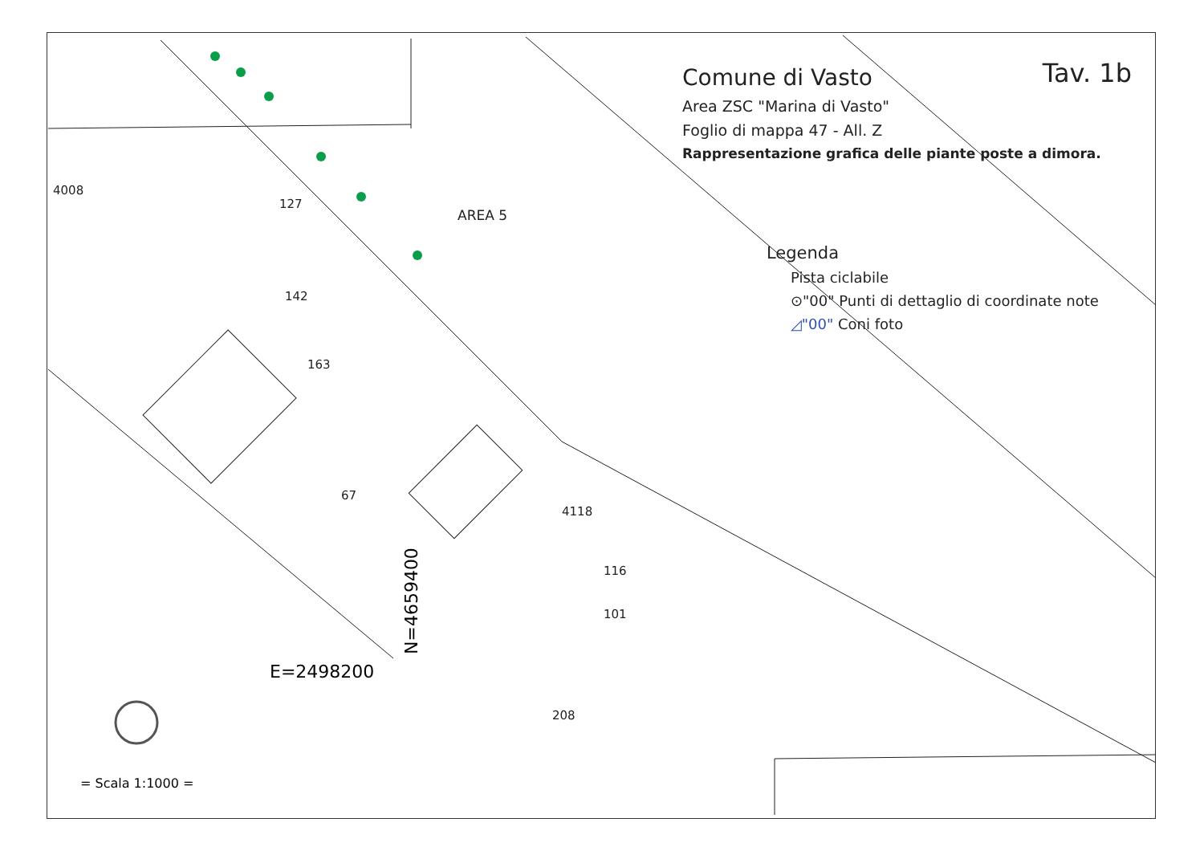Comune di Vasto
Area ZSC "Marina di Vasto"
Foglio di mappa 47 - All. Z
Rappresentazione grafica delle piante poste a dimora.
Tav. 1b
Legenda
Pista ciclabile
⊙"00" Punti di dettaglio di coordinate note
◿"00" Coni foto
AREA 5
4008
127
142
163
67
4118
116
101
208
E=2498200 N=4659400
= Scala 1:1000 =